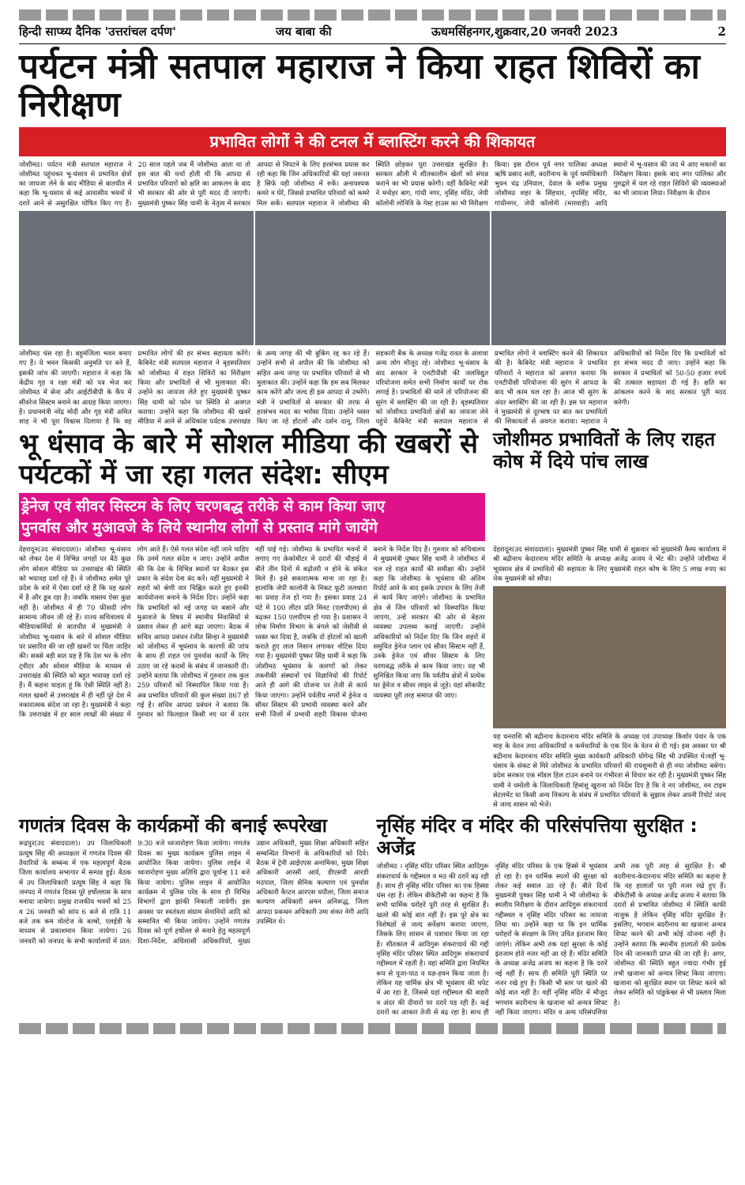हिन्दी साप्ध्य दैनिक 'उत्तरांचल दर्पण' जय बाबा की ऊधमसिंहनगर,शुक्रवार,20 जनवरी 2023 2
पर्यटन मंत्री सतपाल महाराज ने किया राहत शिविरों का निरीक्षण
प्रभावित लोगों ने की टनल में ब्लास्टिंग करने की शिकायत
जोशीमठ। पर्यटन मंत्री सतपाल महाराज ने जोशीमठ पहुंचकर भू-धंसाव से प्रभावित क्षेत्रों का जायजा लेने के बाद मीडिया से बातचीत में कहा कि भू-धसाव से कई आवासीय भवनों में दरारें आने से असुरक्षित घोषित किए गए हैं। 20 साल पहले जब मैं जोशीमठ आता था तो इस बात की चर्चा होती थी कि आपदा से प्रभावित परिवारों को क्षति का आकलन के बाद भी सरकार की ओर से पूरी मदद दी जाएगी। मुख्यमंत्री पुष्कर सिंह धामी के नेतृत्व में सरकार आपदा से निपटने के लिए हरसंभव प्रयास कर रही कहा कि जिन अधिकारियों की यहां जरूरत है सिर्फ वही जोशीमठ में रुकें। अनावश्यक कमरे न घेरें, जिससे प्रभावित परिवारों को कमरे मिल सकें। सतपाल महाराज ने जोशीमठ की स्थिति छोड़कर पूरा उत्तराखंड सुरक्षित है। सरकार औली में शीतकालीन खेलों को संपन्न कराने का भी प्रयास करेगी। वहीं कैबिनेट मंत्री ने मनोहर बाग, गांधी नगर, नृसिंह मंदिर, जेपी कॉलोनी लोनिवि के गेस्ट हाउस का भी निरीक्षण किया। इस दौरान पूर्व नगर पालिका अध्यक्ष ऋषि प्रसाद सती, बदरीनाथ के पूर्व धर्माधिकारी भुवन चंद्र उनियाल, देवाल के ब्लॉक प्रमुख जोशीमठ शहर के सिंहधार, नृपसिंह मंदिर, गांधीनगर, जेपी कॉलोनी (मारवाड़ी) आदि स्थानों में भू-धसाव की जद में आए मकानों का निरीक्षण किया। इसके बाद नगर पालिका और गुरुद्वारे में चल रहे राहत शिविरों की व्यवस्थाओं का भी जायजा लिया। निरीक्षण के दौरान
जोशीमठ धंस रहा है। बहुमंजिला भवन बनाए गए हैं। ये भवन किसकी अनुमति पर बने हैं, इसकी जांच की जाएगी। महाराज ने कहा कि केंद्रीय गृह व रक्षा मंत्री को पत्र भेज कर जोशीमठ में सेना और आईटीबीपी के कैंप में सीवरेज सिस्टम बनाने का आग्रह किया जाएगा। है। प्रधानमंत्री नरेंद्र मोदी और गृह मंत्री अमित शाह ने भी पूरा विश्वास दिलाया है कि वह प्रभावित लोगों की हर संभव सहायता करेंगे। कैबिनेट मंत्री सतपाल महाराज ने बृहस्पतिवार को जोशीमठ में राहत शिविरों का निरीक्षण किया और प्रभावितों से भी मुलाकात की। उन्होंने का जायजा लेते हुए मुख्यमंत्री पुष्कर सिंह धामी को फोन पर स्थिति से अवगत कराया। उन्होंने कहा कि जोशीमठ की खबरें मीडिया में आने से अधिकांश पर्यटक उत्तराखंड के अन्य जगह की भी बुकिंग रद्द कर रहे हैं। उन्होंने सभी से अपील की कि जोशीमठ को सहित अन्य जगह पर प्रभावित परिवारों से भी मुलाकात की। उन्होंने कहा कि हम सब मिलकर काम करेंगे और जल्द ही इस आपदा से उभरेंगे। मंत्री ने प्रभावितों से सरकार की तरफ से हरसंभव मदद का भरोसा दिया। उन्होंने ध्वस्त किए जा रहे होटलों और दर्शन दानू, जिला सहकारी बैंक के अध्यक्ष गजेंद्र रावत के अलावा अन्य लोग मौजूद रहे। जोशीमठ भू-धंसाव के बाद सरकार ने एनटीपीसी की जलविद्युत परियोजना समेत सभी निर्माण कार्यों पर रोक लगाई है। प्रभावितों की मानें तो परियोजना की सुरंग में ब्लास्टिंग की जा रही है। बृहस्पतिवार को जोशीमठ प्रभावितों क्षेत्रों का जायजा लेने पहुंचे कैबिनेट मंत्री सतपाल महाराज से प्रभावित लोगों ने ब्लास्टिंग करने की शिकायत की है। कैबिनेट मंत्री महाराज ने प्रभावित परिवारों ने महाराज को अवगत कराया कि एनटीपीसी परियोजना की सुरंग में आपदा के बाद भी काम चल रहा है। आज भी सुरंग के अंदर ब्लास्टिंग की जा रही है। इस पर महाराज ने मुख्यमंत्री से दूरभाष पर बात कर प्रभावितों की शिकायतों से अवगत कराया। महाराज ने अधिकारियों को निर्देश दिए कि प्रभावितों को हर संभव मदद दी जाए। उन्होंने कहा कि सरकार ने प्रभावितों को 50-50 हजार रुपये की तत्काल सहायता दी गई है। क्षति का आंकलन करने के बाद सरकार पूरी मदद करेगी।
भू धंसाव के बारे में सोशल मीडिया की खबरों से पर्यटकों में जा रहा गलत संदेश: सीएम
ड्रेनेज एवं सीवर सिस्टम के लिए चरणबद्ध तरीके से काम किया जाए
पुनर्वास और मुआवजे के लिये स्थानीय लोगों से प्रस्ताव मांगे जायेंगे
जोशीमठ प्रभावितों के लिए राहत कोष में दिये पांच लाख
देहरादून(उद संवाददाता)। जोशीमठ भू-धंसाव को लेकर देश में विभिन्न जगहों पर बैठे कुछ लोग सोशल मीडिया पर उत्तराखंड की स्थिति को भयावह दर्शा रहे हैं। वे जोशीमठ समेत पूरे प्रदेश के बारे में ऐसा दर्शा रहे हैं कि यह खतरे में है और डूब रहा है। जबकि वास्तव ऐसा कुछ नहीं है। जोशीमठ में ही 70 फीसदी लोग सामान्य जीवन जी रहे हैं। राज्य सचिवालय में मीडियाकर्मियों से बातचीत में मुख्यमंत्री ने जोशीमठ भू-धसाव के बारे में सोशल मीडिया पर प्रसारित की जा रही खबरों पर चिंता जाहिर की। सबसे बड़ी बात यह है कि देश भर के लोग ट्वीटर और सोशल मीडिया के माध्यम से उत्तराखंड की स्थिति को बहुत भयावह दर्शा रहे हैं। मैं कहना चाहता हूं कि ऐसी स्थिति नहीं है। गलत खबरों से उत्तराखंड में ही नहीं पूरे देश में नकारात्मक संदेश जा रहा है। मुख्यमंत्री ने कहा कि उत्तराखंड में हर साल लाखों की संख्या में लोग आते हैं। ऐसे गलत संदेश नहीं जाने चाहिए कि उनमें गलत संदेश न जाए। उन्होंने अपील की कि देश के विभिन्न स्थानों पर बैठकर इस प्रकार के संदेश देना बंद करें। वहीं मुख्यमंत्री ने शहरों को श्रेणी वार चिह्नित करते हुए इनकी कार्ययोजना बनाने के निर्देश दिए। उन्होंने कहा कि प्रभावितों को नई जगह पर बसाने और मुआवजे के विषय में स्थानीय निवासियों से प्रस्ताव लेकर ही आगे बढ़ा जाएगा। बैठक में सचिव आपदा प्रबंधन रंजीत सिन्हा ने मुख्यमंत्री को जोशीमठ में भूधंसाव के कारणों की जांच के साथ ही राहत एवं पुनर्वास कार्यों के लिए उठाए जा रहे कदमों के संबंध में जानकारी दी। उन्होंने बताया कि जोशीमठ में गुरुवार तक कुल 259 परिवारों को विस्थापित किया गया है। अब प्रभावित परिवारों की कुल संख्या 867 हो गई है। सचिव आपदा प्रबंधन ने बताया कि गुरुवार को फिलहाल किसी नए घर में दरार नहीं पाई गई। जोशीमठ के प्रभावित भवनों में लगाए गए क्रेकोमीटर में दरारों की चौड़ाई में बीते तीन दिनों में बढ़ोतरी न होने के संकेत मिले हैं। इसे सकारात्मक माना जा रहा है। हालांकि जेपी कालोनी के निकट फूटी जलधारा का प्रवाह तेज हो गया है। इसका प्रवाह 24 घंटे में 100 लीटर प्रति मिनट (एलपीएम) से बढ़कर 150 एलपीएम हो गया है। प्रशासन ने लोक निर्माण विभाग के बंगले को जेसीबी से ध्वस्त कर दिया है, जबकि दो होटलों को खाली कराते हुए लाल निशान लगाकर नोटिस दिया गया है। मुख्यमंत्री पुष्कर सिंह धामी ने कहा कि जोशीमठ भूधंसाव के कारणों को लेकर तकनीकी संस्थानों एवं विज्ञानियों की रिपोर्ट आते ही आगे की योजना पर तेजी से कार्य किया जाएगा। उन्होंने पर्वतीय नगरों में ड्रेनेज व सीवर सिस्टम की प्रभावी व्यवस्था करने और सभी जिलों में प्रभावी शहरी विकास योजना बनाने के निर्देश दिए हैं। गुरुवार को सचिवालय में मुख्यमंत्री पुष्कर सिंह धामी ने जोशीमठ में चल रहे राहत कार्यों की समीक्षा की। उन्होंने कहा कि जोशीमठ के भूधंसाव की अंतिम रिपोर्ट आने के बाद इसके उपचार के लिए तेजी से कार्य किए जाएंगे। जोशीमठ के प्रभावित क्षेत्र से जिन परिवारों को विस्थापित किया जाएगा, उन्हें सरकार की ओर से बेहतर व्यवस्था उपलब्ध कराई जाएगी। उन्होंने अधिकारियों को निर्देश दिए कि जिन शहरों में समुचित ड्रेनेज प्लान एवं सीवर सिस्टम नहीं हैं, उनके ड्रेनेज एवं सीवर सिस्टम के लिए चरणबद्ध तरीके से काम किया जाए। यह भी सुनिश्चित किया जाए कि पर्वतीय क्षेत्रों में प्रत्येक घर ड्रेनेज व सीवर लाइन से जुड़े। यहां सोकपीट व्यवस्था पूरी तरह समाप्त की जाए।
देहरादून(उद संवाददाता)। मुख्यमंत्री पुष्कर सिंह धामी से शुक्रवार को मुख्यमंत्री कैम्प कार्यालय में श्री बद्रीनाथ केदारनाथ मंदिर समिति के अध्यक्ष अजेंद्र अजय ने भेंट की। उन्होंने जोशीमठ में भूधंसाव क्षेत्र में प्रभावितों की सहायता के लिए मुख्यमंत्री राहत कोष के लिए 5 लाख रुपए का चेक मुख्यमंत्री को सौंपा।
यह धनराशि श्री बद्रीनाथ केदारनाथ मंदिर समिति के अध्यक्ष एवं उपाध्यक्ष किशोर पंवार के एक माह के वेतन तथा अधिकारियों व कर्मचारियों के एक दिन के वेतन से दी गई। इस अवसर पर श्री बद्रीनाथ केदारनाथ मंदिर समिति मुख्य कार्यकारी अधिकारी योगेन्द्र सिंह भी उपस्थित थे।वहीं भू-धंसाव के संकट से घिरे जोशीमठ के प्रभावित परिवारों की रायशुमारी से ही नया जोशीमठ बसेगा। प्रदेश सरकार एक मॉडल हिल टाउन बनाने पर गंभीरता से विचार कर रही है। मुख्यमंत्री पुष्कर सिंह धामी ने चमोली के जिलाधिकारी हिमांशु खुराना को निर्देश दिए है कि वे नए जोशीमठ, वन टाइम सेटलमेंट या किसी अन्य विकल्प के संबंध में प्रभावित परिवारों के सुझाव लेकर अपनी रिपोर्ट जल्द से जल्द शासन को भेजें।
गणतंत्र दिवस के कार्यक्रमों की बनाई रूपरेखा
रूद्रपुर(उद संवाददाता)। उप जिलाधिकारी प्रत्यूष सिंह की अध्यक्षता में गणतंत्र दिवस की तैयारियों के सम्बन्ध में एक महत्वपूर्ण बैठक जिला कार्यालय सभागार में सम्पन्न हुई। बैठक में उप जिलाधिकारी प्रत्यूष सिंह ने कहा कि जनपद में गणतंत्र दिवस पूरे हर्षोल्लास के साथ मनाया जायेगा। प्रमुख राजकीय भवनों को 25 व 26 जनवरी को सांय 6 बजे से रात्रि 11 बजे तक कम वोल्टेज के बल्बो, एलईडी के माध्यम से प्रकाशमान किया जायेगा। 26 जनवरी को जनपद के सभी कार्यालयों में प्रात: 9:30 बजे ध्वजारोहण किया जायेगा। गणतंत्र दिवस का मुख्य कार्यक्रम पुलिस लाइन में आयोजित किया जायेगा। पुलिस लाईन में ध्वजारोहण मुख्य अतिथि द्वारा पूर्वान्ह 11 बजे किया जायेगा। पुलिस लाइन में आयोजित कार्यक्रम में पुलिस परेड के साथ ही विभिन्न विभागों द्वारा झांकी निकाली जायेगी। इस अवसर पर स्वतंत्रता संग्राम सेनानियों आदि को सम्मानित भी किया जायेगा। उन्होंने गणतंत्र दिवस को पूर्ण हर्षोल्ल से मनाने हेतु महत्वपूर्ण दिशा-निर्देश, अधिशासी अधिकारियों, मुख्य उद्यान अधिकारी, मुख्य शिक्षा अधिकारी सहित सम्बन्धित विभागों के अधिकारियों को दिये। बैठक में ट्रेनी आईएएस अनामिका, मुख्य शिक्षा अधिकारी आरसी आर्य, डीएसपी आरडी मठपाल, जिला सैनिक कल्याण एवं पुनर्वास अधिकारी कैप्टन आरएस धपौला, जिला समाज कल्याण अधिकारी अमन अनिरूद्ध, जिला आपदा प्रबन्धन अधिकारी उमा शंकर नेगी आदि उपस्थित थे।
नृसिंह मंदिर व मंदिर की परिसंपत्तिया सुरक्षित : अजेंद्र
जोशीमठ । नृसिंह मंदिर परिसर स्थित आदिगुरू शंकराचार्य के गद्दीस्थल व मठ की दरारें बढ़ रही हैं। साथ ही नृसिंह मंदिर परिसर का एक हिस्सा धंस रहा है। लेकिन बीकेटीसी का कहना है कि सभी धार्मिक धरोहरें पूरी तरह से सुरक्षित हैं। खतरे की कोई बात नहीं है। इस पूरे क्षेत्र का विशेषज्ञों से जल्द सर्वेक्षण कराया जाएगा, जिसके लिए शासन से पत्राचार किया जा रहा है। शीतकाल में आदिगुरू शंकराचार्य की गद्दी नृसिंह मंदिर परिसर स्थित आदिगुरू शंकराचार्य गद्दीस्थल में रहती है। यहां समिति द्वारा नियमित रूप से पूजा-पाठ व यज्ञ-हवन किया जाता है। लेकिन यह धार्मिक क्षेत्र भी भूधंसाव की चपेट में आ रहा है, जिससे यहां गद्दीस्थल की बाहरी व अंदर की दीवारों पर दरारें पड़ रही हैं। कई दरारों का आकार तेजी से बढ़ रहा है। साथ ही नृसिंह मंदिर परिसर के एक हिस्से में भूधंसाव हो रहा है। इन धार्मिक स्थलों की सुरक्षा को लेकर कई सवाल उठ रहे हैं। बीते दिनों मुख्यमंत्री पुष्कर सिंह धामी ने भी जोशीमठ के स्थलीय निरीक्षण के दौरान आदिगुरू शंकराचार्य गद्दीस्थल व नृसिंह मंदिर परिसर का जायजा लिया था। उन्होंने कहा था कि इन धार्मिक धरोहरों के संरक्षण के लिए उचित इंतजाम किए जाएंगे। लेकिन अभी तक यहां सुरक्षा के कोई इंतजाम होते नजर नहीं आ रहे हैं। मंदिर समिति के अध्यक्ष अजेंद्र अजय का कहना है कि दरारें नई नहीं हैं। साथ ही समिति पूरी स्थिति पर नजर रखे हुए है। किसी भी स्तर पर खतरे की कोई बात नहीं है। वहीं नृसिंह मंदिर में मौजूद भगवान बदरीनाथ के खजाना को अन्यत्र शिफ्ट नहीं किया जाएगा। मंदिर व अन्य परिसंपत्तिया अभी तक पूरी तरह से सुरक्षित है। श्री बदरीनाथ-केदारनाथ मंदिर समिति का कहना है कि वह हालातों पर पूरी नजर रखे हुए हैं। बीकेटीसी के अध्यक्ष अजेंद्र अजय ने बताया कि दरारों से प्रभावित जोशीमठ में स्थिति काफी नाजुक है लेकिन नृसिंह मंदिर सुरक्षित है। इसलिए, भगवान बदरीनाथ का खजाना अन्यत्र शिफ्ट करने की अभी कोई योजना नहीं है। उन्होंने बताया कि स्थानीय हालातों की प्रत्येक दिन की जानकारी प्राप्त की जा रही है। अगर, जोशीमठ की स्थिति बहुत ज्यादा गंभीर हुई तभी खजाना को अन्यत्र शिफ्ट किया जाएगा। खजाना को सुरक्षित स्थान पर शिफ्ट करने को लेकर समिति को पांडुकेश्वर से भी प्रस्ताव मिला है।